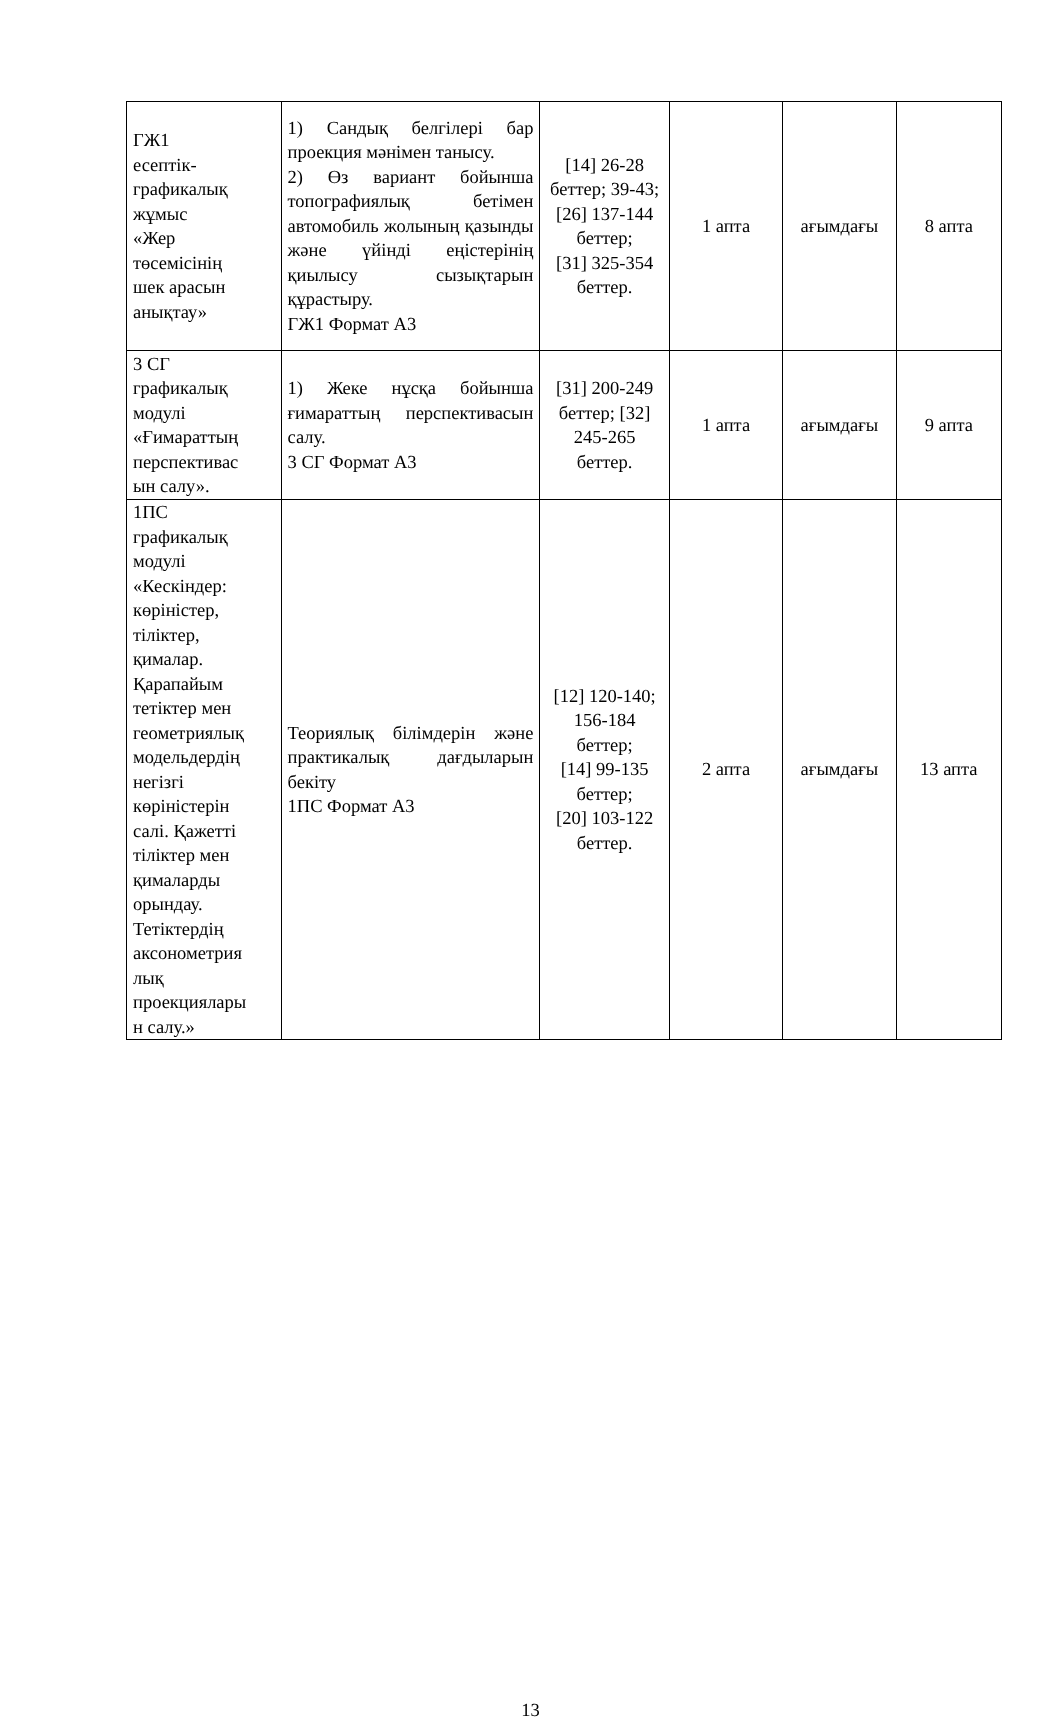| ГЖ1 есептік- графикалық жұмыс «Жер төсемісінің шек арасын анықтау» | 1) Сандық белгілері бар проекция мәнімен танысу. 2) Өз вариант бойынша топографиялық бетімен автомобиль жолының қазынды және үйінді еңістерінің қиылысу сызықтарын құрастыру. ГЖ1 Формат А3 | [14] 26-28 беттер; 39-43; [26] 137-144 беттер; [31] 325-354 беттер. | 1 апта | ағымдағы | 8 апта |
| 3 СГ графикалық модулі «Ғимараттың перспективас ын салу». | 1) Жеке нұсқа бойынша ғимараттың перспективасын салу. 3 СГ Формат А3 | [31] 200-249 беттер; [32] 245-265 беттер. | 1 апта | ағымдағы | 9 апта |
| 1ПС графикалық модулі «Кескіндер: көріністер, тіліктер, қималар. Қарапайым тетіктер мен геометриялық модельдердің негізгі көріністерін салі. Қажетті тіліктер мен қималарды орындау. Тетіктердің аксонометрия лық проекциялары н салу.» | Теориялық білімдерін және практикалық дағдыларын бекіту 1ПС Формат А3 | [12] 120-140; 156-184 беттер; [14] 99-135 беттер; [20] 103-122 беттер. | 2 апта | ағымдағы | 13 апта |
13